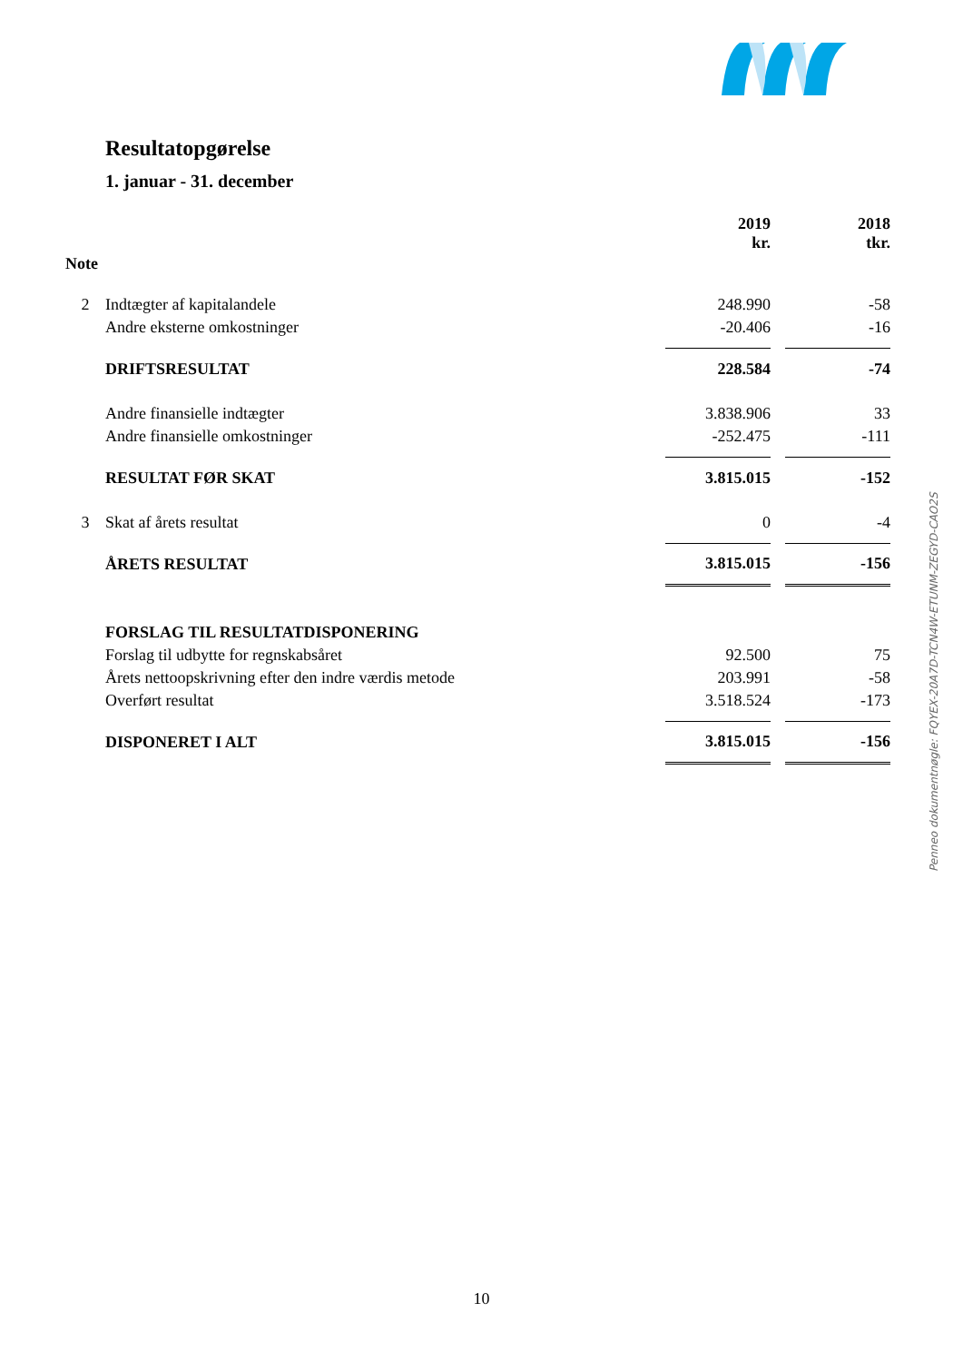Resultatopgørelse
1. januar - 31. december
| | | 2019 kr. | | 2018 tkr. |
| --- | --- | --- | --- | --- |
| Note | | | | |
| 2 | Indtægter af kapitalandele | 248.990 | | -58 |
| | Andre eksterne omkostninger | -20.406 | | -16 |
| | DRIFTSRESULTAT | 228.584 | | -74 |
| | Andre finansielle indtægter | 3.838.906 | | 33 |
| | Andre finansielle omkostninger | -252.475 | | -111 |
| | RESULTAT FØR SKAT | 3.815.015 | | -152 |
| 3 | Skat af årets resultat | 0 | | -4 |
| | ÅRETS RESULTAT | 3.815.015 | | -156 |
| | FORSLAG TIL RESULTATDISPONERING | | | |
| | Forslag til udbytte for regnskabsåret | 92.500 | | 75 |
| | Årets nettoopskrivning efter den indre værdis metode | 203.991 | | -58 |
| | Overført resultat | 3.518.524 | | -173 |
| | DISPONERET I ALT | 3.815.015 | | -156 |
Penneo dokumentnøgle: FQYEX-20A7D-TCN4W-ETUNM-ZEGYD-CAO2S
10